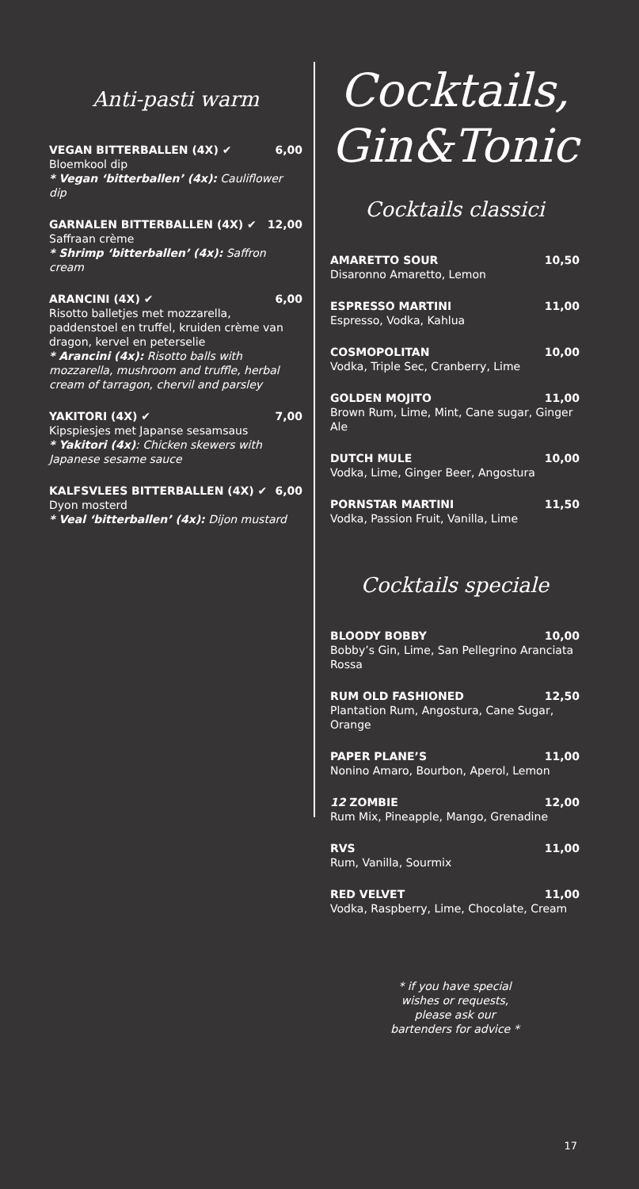Anti-pasti warm
VEGAN BITTERBALLEN (4X) ✔ 6,00
Bloemkool dip
* Vegan ‘bitterballen’ (4x): Cauliflower dip
GARNALEN BITTERBALLEN (4X) ✔ 12,00
Saffraan crème
* Shrimp ‘bitterballen’ (4x): Saffron cream
ARANCINI (4X) ✔ 6,00
Risotto balletjes met mozzarella, paddenstoel en truffel, kruiden crème van dragon, kervel en peterselie
* Arancini (4x): Risotto balls with mozzarella, mushroom and truffle, herbal cream of tarragon, chervil and parsley
YAKITORI (4X) ✔ 7,00
Kipspiesjes met Japanse sesamsaus
* Yakitori (4x): Chicken skewers with Japanese sesame sauce
KALFSVLEES BITTERBALLEN (4X) ✔ 6,00
Dyon mosterd
* Veal ‘bitterballen’ (4x): Dijon mustard
Cocktails,
Gin&Tonic
Cocktails classici
AMARETTO SOUR 10,50
Disaronno Amaretto, Lemon
ESPRESSO MARTINI 11,00
Espresso, Vodka, Kahlua
COSMOPOLITAN 10,00
Vodka, Triple Sec, Cranberry, Lime
GOLDEN MOJITO 11,00
Brown Rum, Lime, Mint, Cane sugar, Ginger Ale
DUTCH MULE 10,00
Vodka, Lime, Ginger Beer, Angostura
PORNSTAR MARTINI 11,50
Vodka, Passion Fruit, Vanilla, Lime
Cocktails speciale
BLOODY BOBBY 10,00
Bobby’s Gin, Lime, San Pellegrino Aranciata Rossa
RUM OLD FASHIONED 12,50
Plantation Rum, Angostura, Cane Sugar, Orange
PAPER PLANE’S 11,00
Nonino Amaro, Bourbon, Aperol, Lemon
12 ZOMBIE 12,00
Rum Mix, Pineapple, Mango, Grenadine
RVS 11,00
Rum, Vanilla, Sourmix
RED VELVET 11,00
Vodka, Raspberry, Lime, Chocolate, Cream
* if you have special
wishes or requests,
please ask our
bartenders for advice *
17